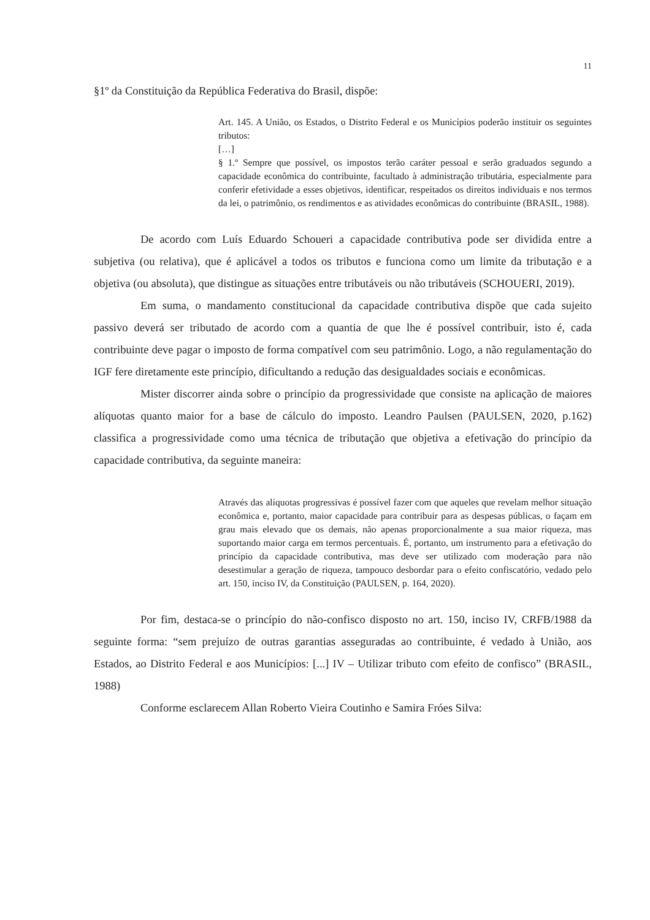11
§1º da Constituição da República Federativa do Brasil, dispõe:
Art. 145. A União, os Estados, o Distrito Federal e os Municípios poderão instituir os seguintes tributos:
[…]
§ 1.º Sempre que possível, os impostos terão caráter pessoal e serão graduados segundo a capacidade econômica do contribuinte, facultado à administração tributária, especialmente para conferir efetividade a esses objetivos, identificar, respeitados os direitos individuais e nos termos da lei, o patrimônio, os rendimentos e as atividades econômicas do contribuinte (BRASIL, 1988).
De acordo com Luís Eduardo Schoueri a capacidade contributiva pode ser dividida entre a subjetiva (ou relativa), que é aplicável a todos os tributos e funciona como um limite da tributação e a objetiva (ou absoluta), que distingue as situações entre tributáveis ou não tributáveis (SCHOUERI, 2019).
Em suma, o mandamento constitucional da capacidade contributiva dispõe que cada sujeito passivo deverá ser tributado de acordo com a quantia de que lhe é possível contribuir, isto é, cada contribuinte deve pagar o imposto de forma compatível com seu patrimônio. Logo, a não regulamentação do IGF fere diretamente este princípio, dificultando a redução das desigualdades sociais e econômicas.
Mister discorrer ainda sobre o princípio da progressividade que consiste na aplicação de maiores alíquotas quanto maior for a base de cálculo do imposto. Leandro Paulsen (PAULSEN, 2020, p.162) classifica a progressividade como uma técnica de tributação que objetiva a efetivação do princípio da capacidade contributiva, da seguinte maneira:
Através das alíquotas progressivas é possível fazer com que aqueles que revelam melhor situação econômica e, portanto, maior capacidade para contribuir para as despesas públicas, o façam em grau mais elevado que os demais, não apenas proporcionalmente a sua maior riqueza, mas suportando maior carga em termos percentuais. É, portanto, um instrumento para a efetivação do princípio da capacidade contributiva, mas deve ser utilizado com moderação para não desestimular a geração de riqueza, tampouco desbordar para o efeito confiscatório, vedado pelo art. 150, inciso IV, da Constituição (PAULSEN, p. 164, 2020).
Por fim, destaca-se o princípio do não-confisco disposto no art. 150, inciso IV, CRFB/1988 da seguinte forma: “sem prejuízo de outras garantias asseguradas ao contribuinte, é vedado à União, aos Estados, ao Distrito Federal e aos Municípios: [...] IV – Utilizar tributo com efeito de confisco” (BRASIL, 1988)
Conforme esclarecem Allan Roberto Vieira Coutinho e Samira Fróes Silva: